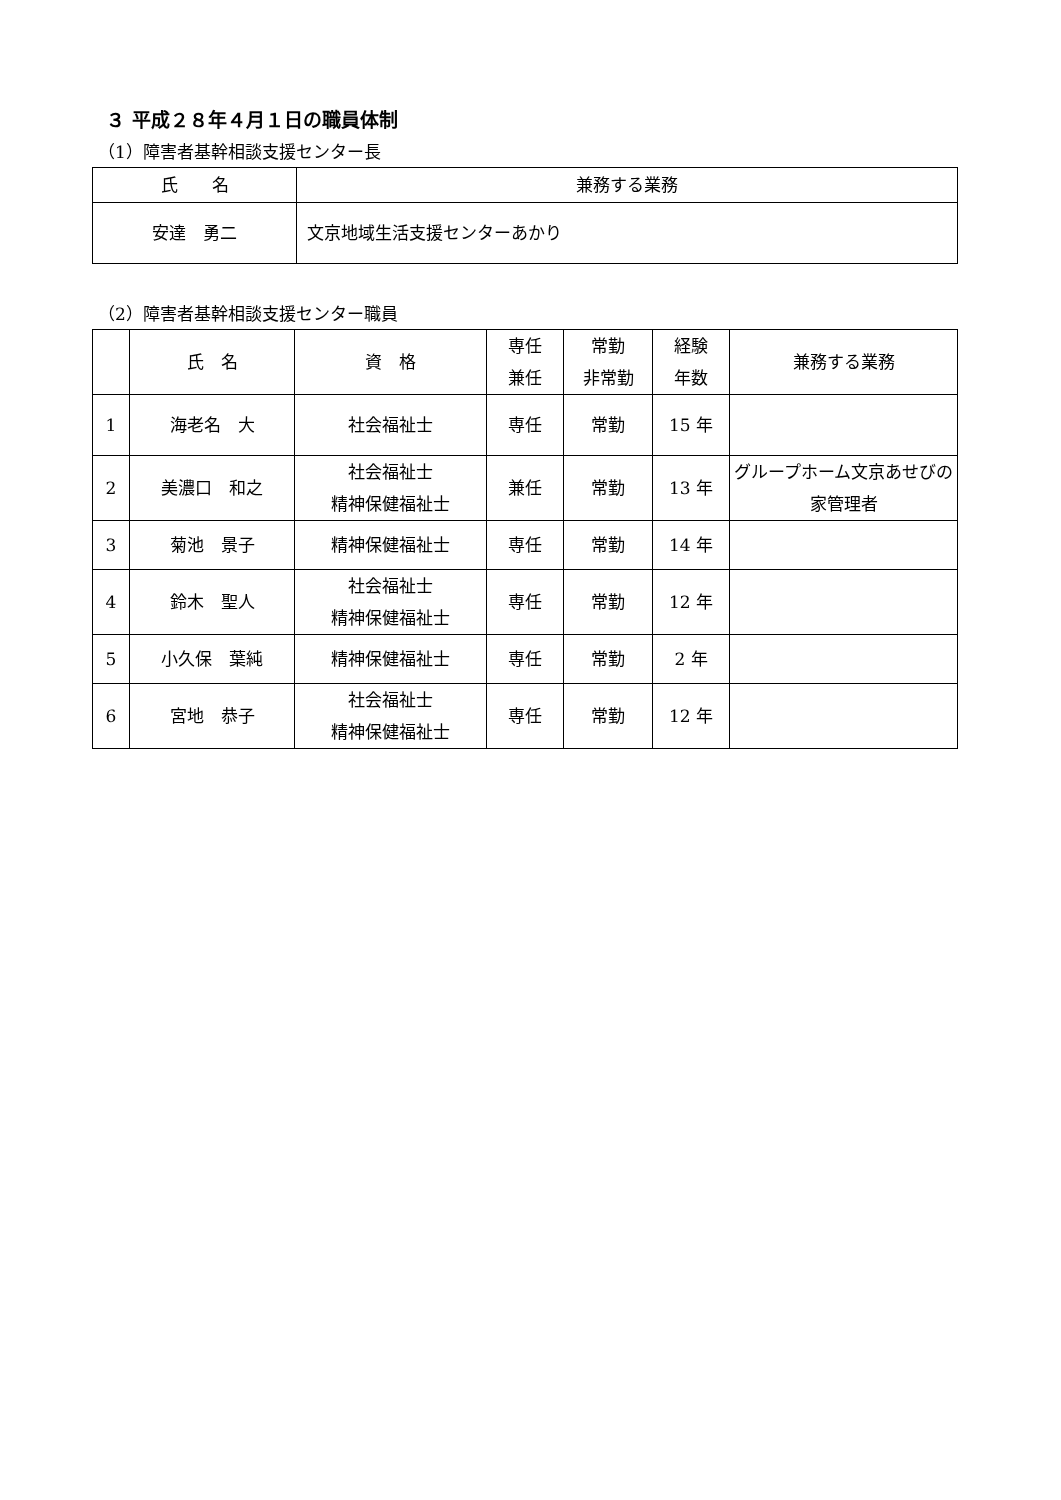３ 平成２８年４月１日の職員体制
（1）障害者基幹相談支援センター長
| 氏 名 | 兼務する業務 |
| --- | --- |
| 安達 勇二 | 文京地域生活支援センターあかり |
（2）障害者基幹相談支援センター職員
| | 氏 名 | 資 格 | 専任 兼任 | 常勤 非常勤 | 経験 年数 | 兼務する業務 |
| --- | --- | --- | --- | --- | --- | --- |
| 1 | 海老名 大 | 社会福祉士 | 専任 | 常勤 | 15 年 | |
| 2 | 美濃口 和之 | 社会福祉士 精神保健福祉士 | 兼任 | 常勤 | 13 年 | グループホーム文京あせびの家管理者 |
| 3 | 菊池 景子 | 精神保健福祉士 | 専任 | 常勤 | 14 年 | |
| 4 | 鈴木 聖人 | 社会福祉士 精神保健福祉士 | 専任 | 常勤 | 12 年 | |
| 5 | 小久保 葉純 | 精神保健福祉士 | 専任 | 常勤 | 2 年 | |
| 6 | 宮地 恭子 | 社会福祉士 精神保健福祉士 | 専任 | 常勤 | 12 年 | |